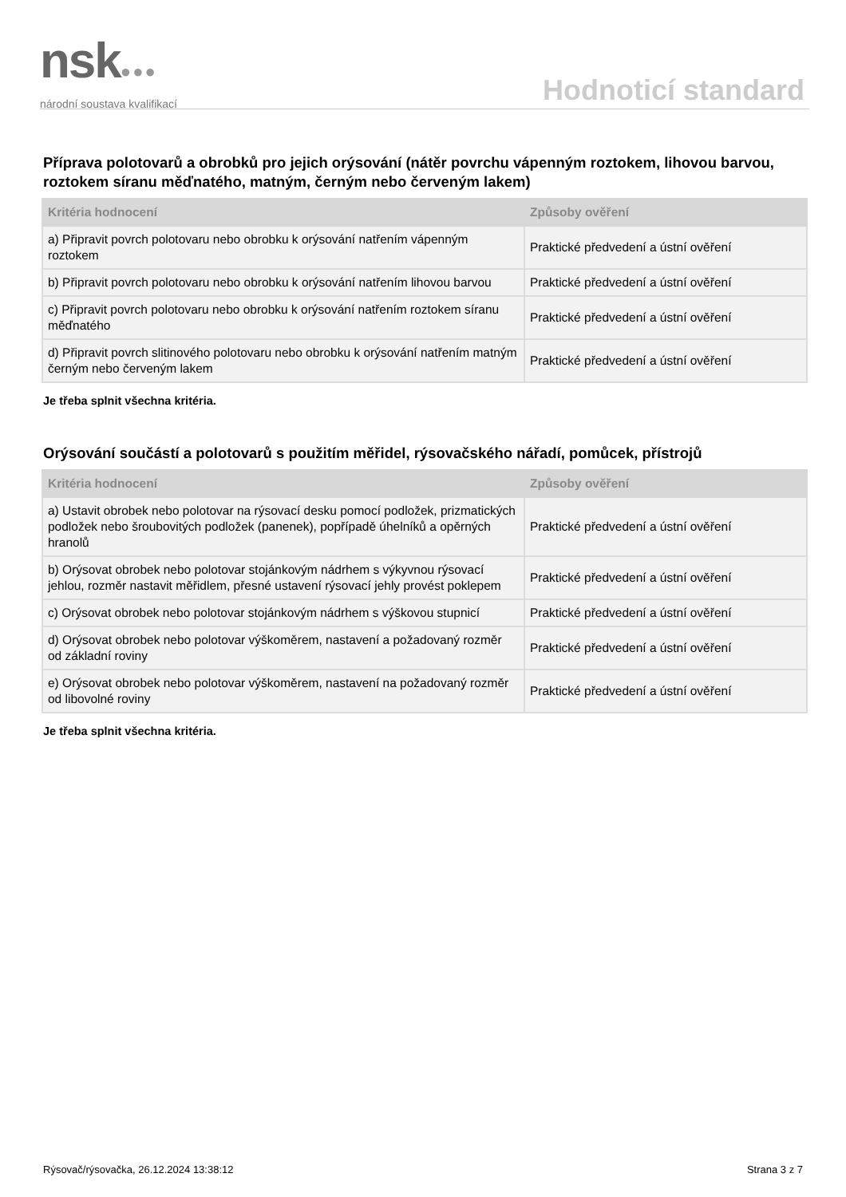nsk●●●
národní soustava kvalifikací
Hodnoticí standard
Příprava polotovarů a obrobků pro jejich orýsování (nátěr povrchu vápenným roztokem, lihovou barvou, roztokem síranu měďnatého, matným, černým nebo červeným lakem)
| Kritéria hodnocení | Způsoby ověření |
| --- | --- |
| a) Připravit povrch polotovaru nebo obrobku k orýsování natřením vápenným roztokem | Praktické předvedení a ústní ověření |
| b) Připravit povrch polotovaru nebo obrobku k orýsování natřením lihovou barvou | Praktické předvedení a ústní ověření |
| c) Připravit povrch polotovaru nebo obrobku k orýsování natřením roztokem síranu měďnatého | Praktické předvedení a ústní ověření |
| d) Připravit povrch slitinového polotovaru nebo obrobku k orýsování natřením matným černým nebo červeným lakem | Praktické předvedení a ústní ověření |
Je třeba splnit všechna kritéria.
Orýsování součástí a polotovarů s použitím měřidel, rýsovačského nářadí, pomůcek, přístrojů
| Kritéria hodnocení | Způsoby ověření |
| --- | --- |
| a) Ustavit obrobek nebo polotovar na rýsovací desku pomocí podložek, prizmatických podložek nebo šroubovitých podložek (panenek), popřípadě úhelníků a opěrných hranolů | Praktické předvedení a ústní ověření |
| b) Orýsovat obrobek nebo polotovar stojánkovým nádrhem s výkyvnou rýsovací jehlou, rozměr nastavit měřidlem, přesné ustavení rýsovací jehly provést poklepem | Praktické předvedení a ústní ověření |
| c) Orýsovat obrobek nebo polotovar stojánkovým nádrhem s výškovou stupnicí | Praktické předvedení a ústní ověření |
| d) Orýsovat obrobek nebo polotovar výškoměrem, nastavení a požadovaný rozměr od základní roviny | Praktické předvedení a ústní ověření |
| e) Orýsovat obrobek nebo polotovar výškoměrem, nastavení na požadovaný rozměr od libovolné roviny | Praktické předvedení a ústní ověření |
Je třeba splnit všechna kritéria.
Rýsovač/rýsovačka, 26.12.2024 13:38:12 Strana 3 z 7